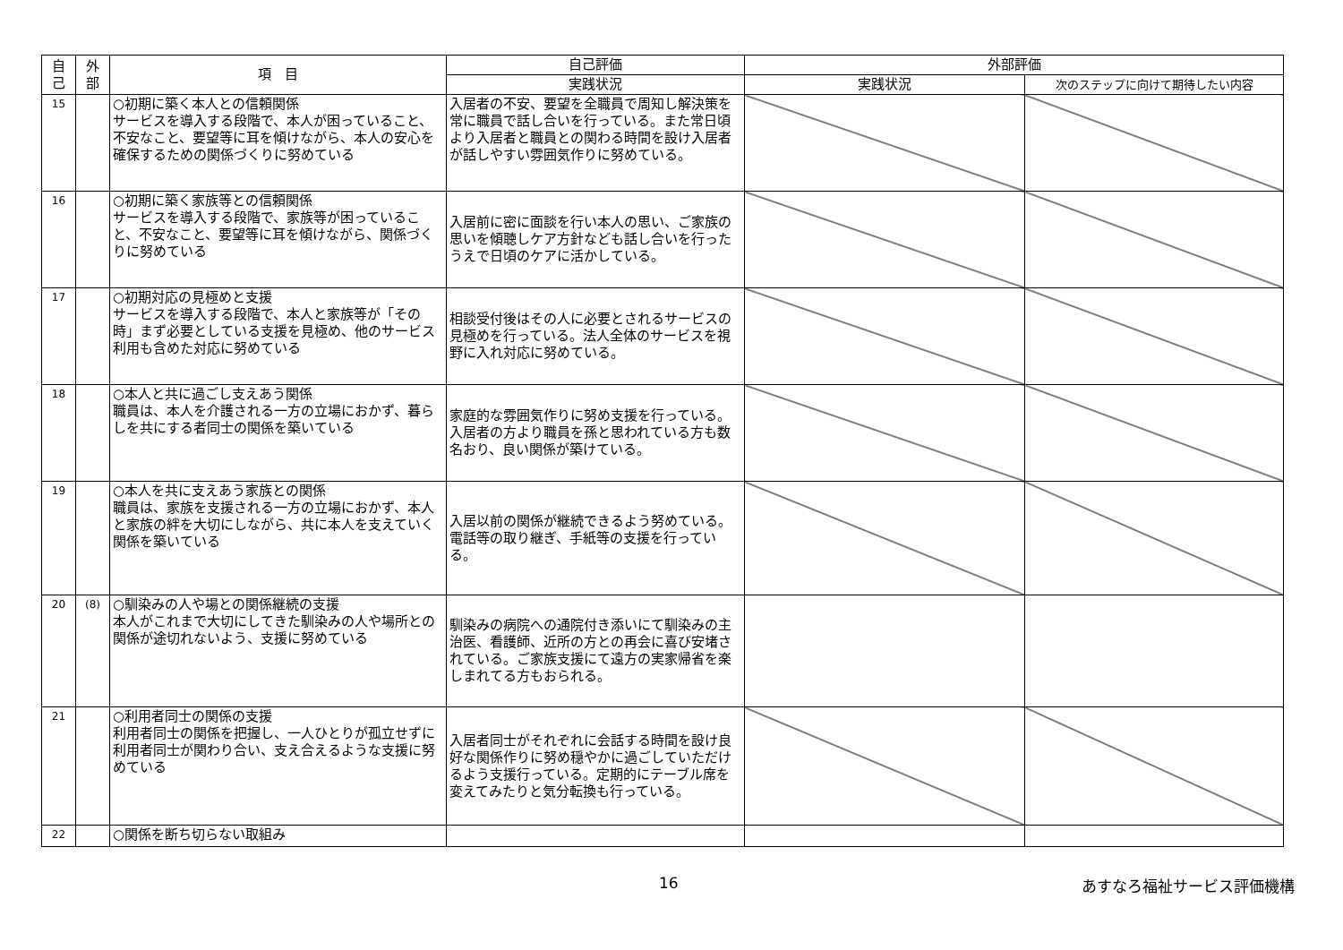| 自 己 | 外 部 | 項 目 | 自己評価 | 外部評価 | |
| --- | --- | --- | --- | --- | --- |
| | | | 実践状況 | 実践状況 | 次のステップに向けて期待したい内容 |
| 15 | | ○初期に築く本人との信頼関係 サービスを導入する段階で、本人が困っていること、不安なこと、要望等に耳を傾けながら、本人の安心を確保するための関係づくりに努めている | 入居者の不安、要望を全職員で周知し解決策を常に職員で話し合いを行っている。また常日頃より入居者と職員との関わる時間を設け入居者が話しやすい雰囲気作りに努めている。 | | |
| 16 | | ○初期に築く家族等との信頼関係 サービスを導入する段階で、家族等が困っていること、不安なこと、要望等に耳を傾けながら、関係づくりに努めている | 入居前に密に面談を行い本人の思い、ご家族の思いを傾聴しケア方針なども話し合いを行ったうえで日頃のケアに活かしている。 | | |
| 17 | | ○初期対応の見極めと支援 サービスを導入する段階で、本人と家族等が「その時」まず必要としている支援を見極め、他のサービス利用も含めた対応に努めている | 相談受付後はその人に必要とされるサービスの見極めを行っている。法人全体のサービスを視野に入れ対応に努めている。 | | |
| 18 | | ○本人と共に過ごし支えあう関係 職員は、本人を介護される一方の立場におかず、暮らしを共にする者同士の関係を築いている | 家庭的な雰囲気作りに努め支援を行っている。入居者の方より職員を孫と思われている方も数名おり、良い関係が築けている。 | | |
| 19 | | ○本人を共に支えあう家族との関係 職員は、家族を支援される一方の立場におかず、本人と家族の絆を大切にしながら、共に本人を支えていく関係を築いている | 入居以前の関係が継続できるよう努めている。電話等の取り継ぎ、手紙等の支援を行っている。 | | |
| 20 | (8) | ○馴染みの人や場との関係継続の支援 本人がこれまで大切にしてきた馴染みの人や場所との関係が途切れないよう、支援に努めている | 馴染みの病院への通院付き添いにて馴染みの主治医、看護師、近所の方との再会に喜び安堵されている。ご家族支援にて遠方の実家帰省を楽しまれてる方もおられる。 | | |
| 21 | | ○利用者同士の関係の支援 利用者同士の関係を把握し、一人ひとりが孤立せずに利用者同士が関わり合い、支え合えるような支援に努めている | 入居者同士がそれぞれに会話する時間を設け良好な関係作りに努め穏やかに過ごしていただけるよう支援行っている。定期的にテーブル席を変えてみたりと気分転換も行っている。 | | |
| 22 | | ○関係を断ち切らない取組み | | | |
16 あすなろ福祉サービス評価機構